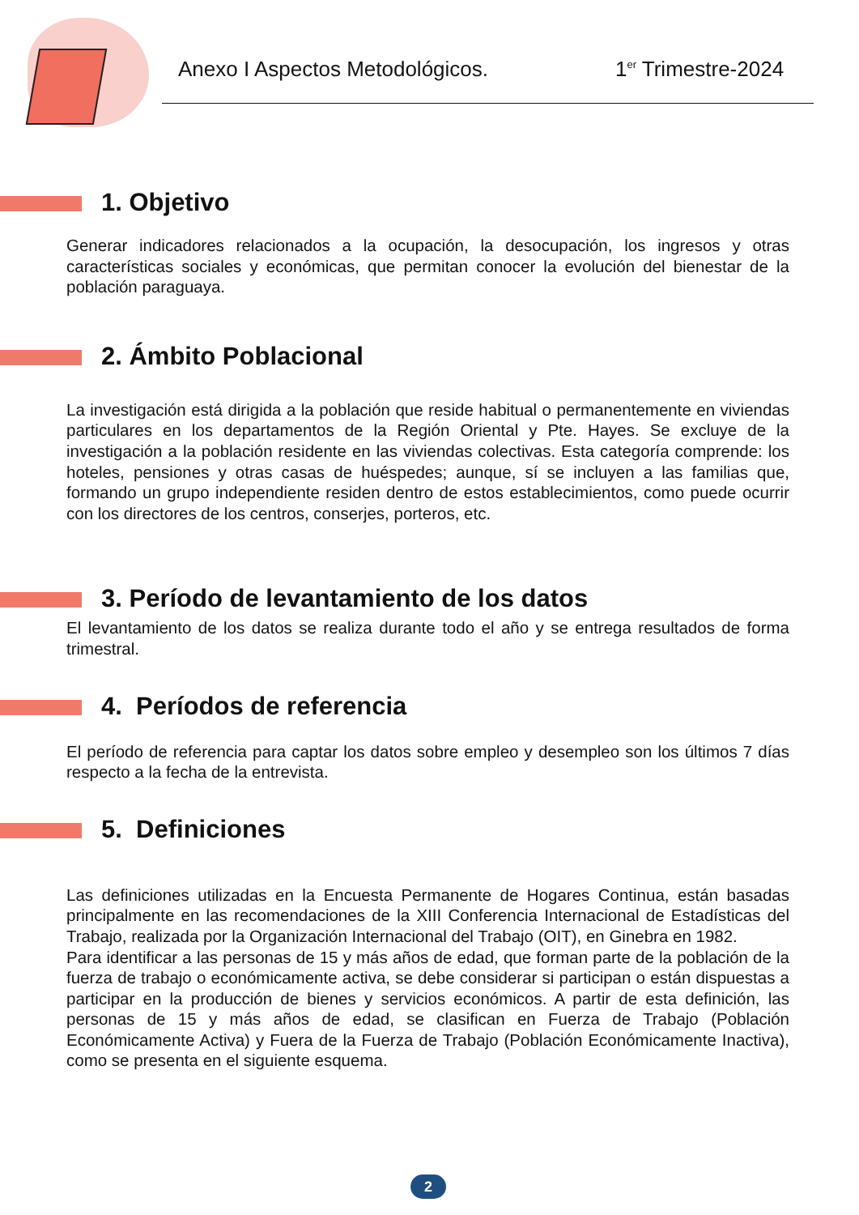Anexo I Aspectos Metodológicos.
1<sup>er</sup> Trimestre-2024
1. Objetivo
Generar indicadores relacionados a la ocupación, la desocupación, los ingresos y otras características sociales y económicas, que permitan conocer la evolución del bienestar de la población paraguaya.
2. Ámbito Poblacional
La investigación está dirigida a la población que reside habitual o permanentemente en viviendas particulares en los departamentos de la Región Oriental y Pte. Hayes. Se excluye de la investigación a la población residente en las viviendas colectivas. Esta categoría comprende: los hoteles, pensiones y otras casas de huéspedes; aunque, sí se incluyen a las familias que, formando un grupo independiente residen dentro de estos establecimientos, como puede ocurrir con los directores de los centros, conserjes, porteros, etc.
3. Período de levantamiento de los datos
El levantamiento de los datos se realiza durante todo el año y se entrega resultados de forma trimestral.
4. Períodos de referencia
El período de referencia para captar los datos sobre empleo y desempleo son los últimos 7 días respecto a la fecha de la entrevista.
5. Definiciones
Las definiciones utilizadas en la Encuesta Permanente de Hogares Continua, están basadas principalmente en las recomendaciones de la XIII Conferencia Internacional de Estadísticas del Trabajo, realizada por la Organización Internacional del Trabajo (OIT), en Ginebra en 1982.
Para identificar a las personas de 15 y más años de edad, que forman parte de la población de la fuerza de trabajo o económicamente activa, se debe considerar si participan o están dispuestas a participar en la producción de bienes y servicios económicos. A partir de esta definición, las personas de 15 y más años de edad, se clasifican en Fuerza de Trabajo (Población Económicamente Activa) y Fuera de la Fuerza de Trabajo (Población Económicamente Inactiva), como se presenta en el siguiente esquema.
2